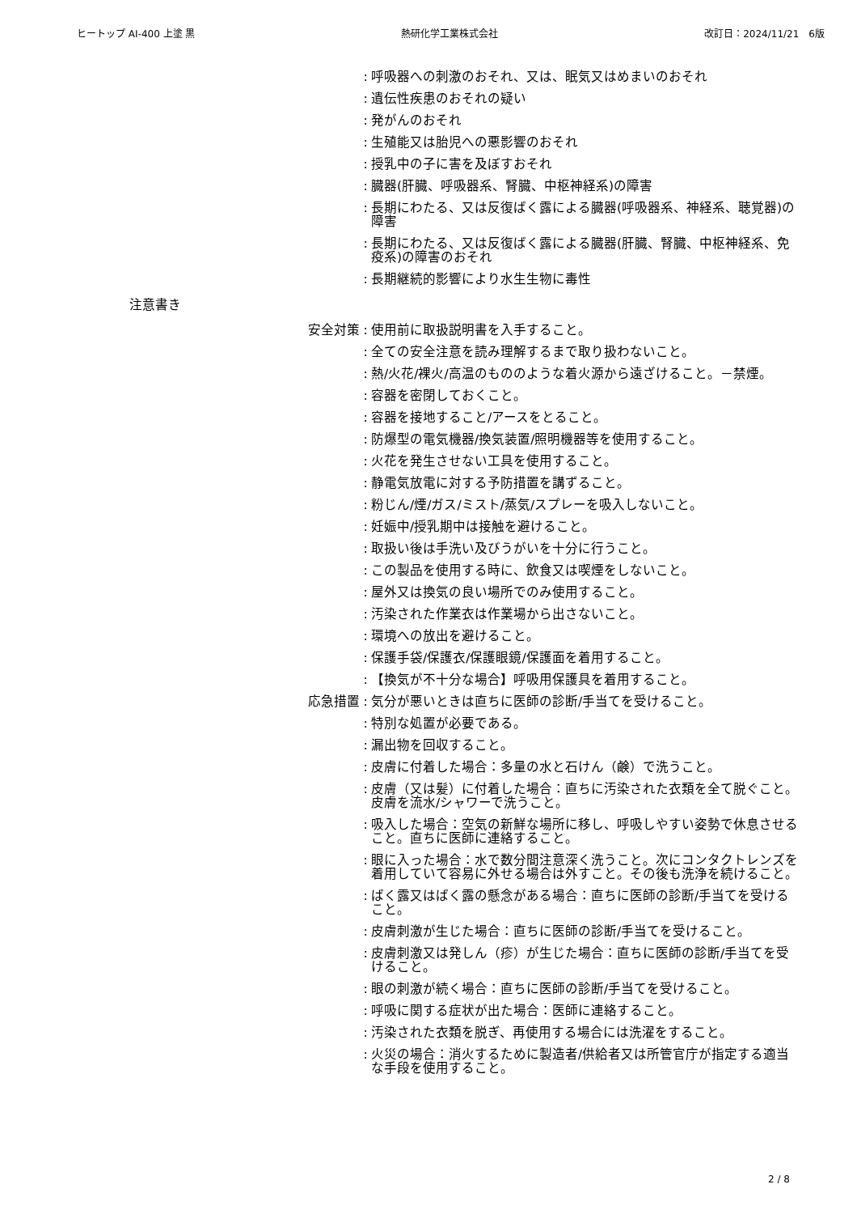ヒートップ AI-400 上塗 黒 熱研化学工業株式会社 改訂日：2024/11/21　6版
: 呼吸器への刺激のおそれ、又は、眠気又はめまいのおそれ
: 遺伝性疾患のおそれの疑い
: 発がんのおそれ
: 生殖能又は胎児への悪影響のおそれ
: 授乳中の子に害を及ぼすおそれ
: 臓器(肝臓、呼吸器系、腎臓、中枢神経系)の障害
: 長期にわたる、又は反復ばく露による臓器(呼吸器系、神経系、聴覚器)の障害
: 長期にわたる、又は反復ばく露による臓器(肝臓、腎臓、中枢神経系、免疫系)の障害のおそれ
: 長期継続的影響により水生生物に毒性
注意書き
安全対策 : 使用前に取扱説明書を入手すること。
: 全ての安全注意を読み理解するまで取り扱わないこと。
: 熱/火花/裸火/高温のもののような着火源から遠ざけること。－禁煙。
: 容器を密閉しておくこと。
: 容器を接地すること/アースをとること。
: 防爆型の電気機器/換気装置/照明機器等を使用すること。
: 火花を発生させない工具を使用すること。
: 静電気放電に対する予防措置を講ずること。
: 粉じん/煙/ガス/ミスト/蒸気/スプレーを吸入しないこと。
: 妊娠中/授乳期中は接触を避けること。
: 取扱い後は手洗い及びうがいを十分に行うこと。
: この製品を使用する時に、飲食又は喫煙をしないこと。
: 屋外又は換気の良い場所でのみ使用すること。
: 汚染された作業衣は作業場から出さないこと。
: 環境への放出を避けること。
: 保護手袋/保護衣/保護眼鏡/保護面を着用すること。
: 【換気が不十分な場合】呼吸用保護具を着用すること。
応急措置 : 気分が悪いときは直ちに医師の診断/手当てを受けること。
: 特別な処置が必要である。
: 漏出物を回収すること。
: 皮膚に付着した場合：多量の水と石けん（鹸）で洗うこと。
: 皮膚（又は髪）に付着した場合：直ちに汚染された衣類を全て脱ぐこと。皮膚を流水/シャワーで洗うこと。
: 吸入した場合：空気の新鮮な場所に移し、呼吸しやすい姿勢で休息させること。直ちに医師に連絡すること。
: 眼に入った場合：水で数分間注意深く洗うこと。次にコンタクトレンズを着用していて容易に外せる場合は外すこと。その後も洗浄を続けること。
: ばく露又はばく露の懸念がある場合：直ちに医師の診断/手当てを受けること。
: 皮膚刺激が生じた場合：直ちに医師の診断/手当てを受けること。
: 皮膚刺激又は発しん（疹）が生じた場合：直ちに医師の診断/手当てを受けること。
: 眼の刺激が続く場合：直ちに医師の診断/手当てを受けること。
: 呼吸に関する症状が出た場合：医師に連絡すること。
: 汚染された衣類を脱ぎ、再使用する場合には洗濯をすること。
: 火災の場合：消火するために製造者/供給者又は所管官庁が指定する適当な手段を使用すること。
2 / 8